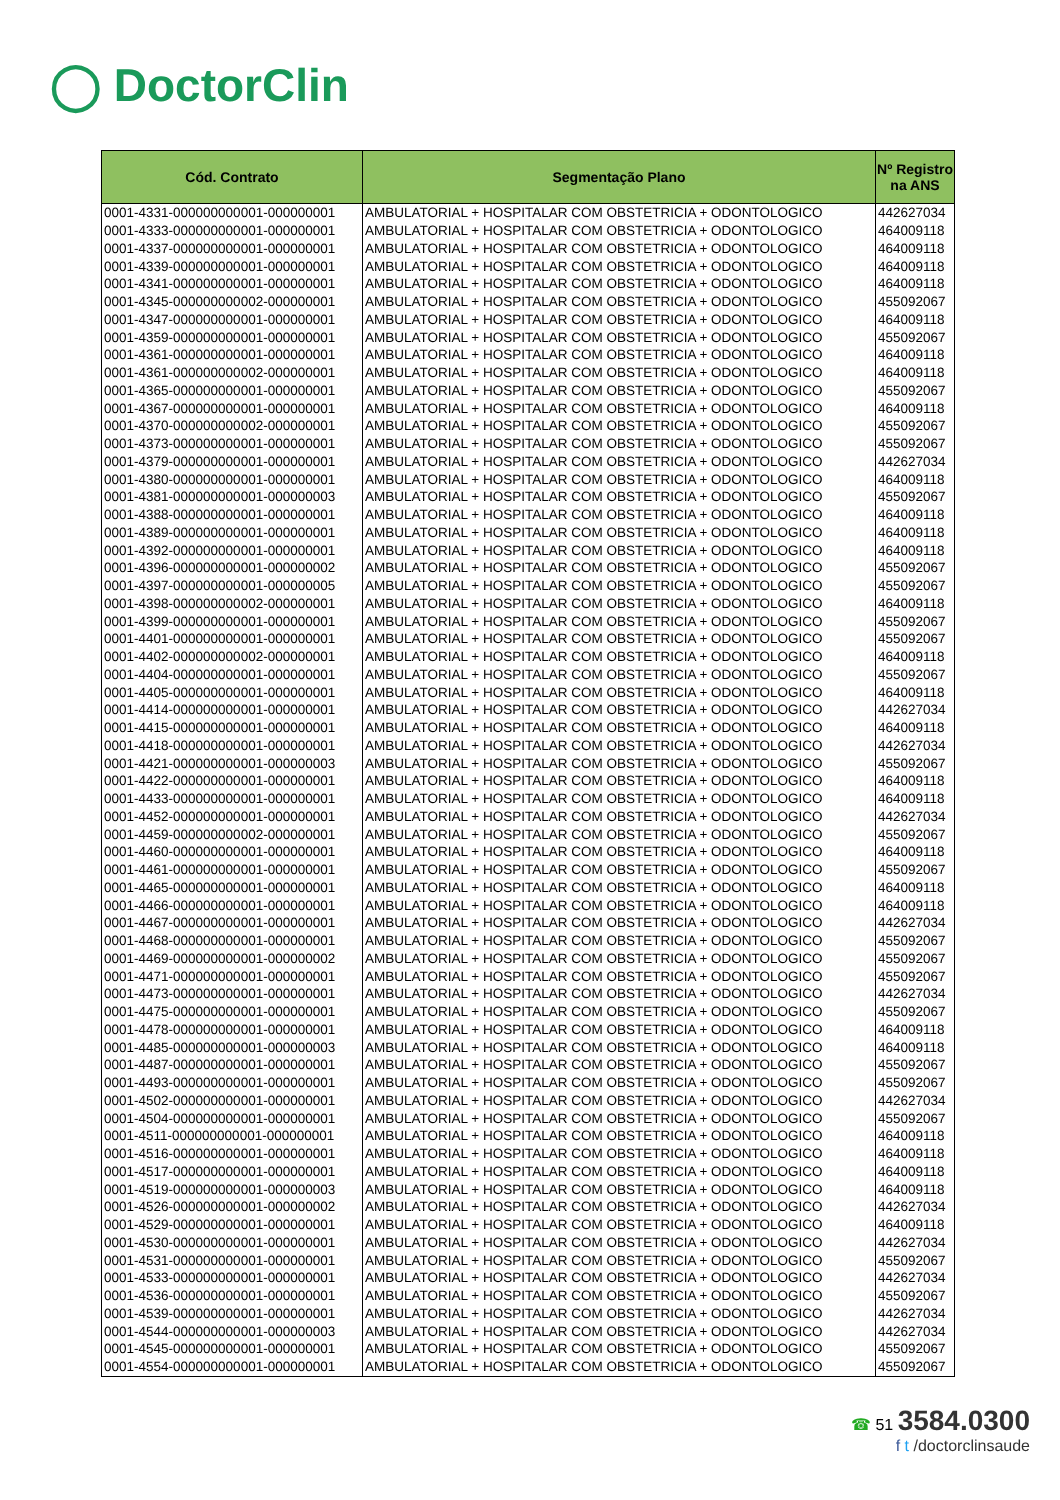◯ DoctorClin
| Cód. Contrato | Segmentação Plano | Nº Registro na ANS |
| --- | --- | --- |
| 0001-4331-000000000001-000000001 | AMBULATORIAL + HOSPITALAR COM OBSTETRICIA + ODONTOLOGICO | 442627034 |
| 0001-4333-000000000001-000000001 | AMBULATORIAL + HOSPITALAR COM OBSTETRICIA + ODONTOLOGICO | 464009118 |
| 0001-4337-000000000001-000000001 | AMBULATORIAL + HOSPITALAR COM OBSTETRICIA + ODONTOLOGICO | 464009118 |
| 0001-4339-000000000001-000000001 | AMBULATORIAL + HOSPITALAR COM OBSTETRICIA + ODONTOLOGICO | 464009118 |
| 0001-4341-000000000001-000000001 | AMBULATORIAL + HOSPITALAR COM OBSTETRICIA + ODONTOLOGICO | 464009118 |
| 0001-4345-000000000002-000000001 | AMBULATORIAL + HOSPITALAR COM OBSTETRICIA + ODONTOLOGICO | 455092067 |
| 0001-4347-000000000001-000000001 | AMBULATORIAL + HOSPITALAR COM OBSTETRICIA + ODONTOLOGICO | 464009118 |
| 0001-4359-000000000001-000000001 | AMBULATORIAL + HOSPITALAR COM OBSTETRICIA + ODONTOLOGICO | 455092067 |
| 0001-4361-000000000001-000000001 | AMBULATORIAL + HOSPITALAR COM OBSTETRICIA + ODONTOLOGICO | 464009118 |
| 0001-4361-000000000002-000000001 | AMBULATORIAL + HOSPITALAR COM OBSTETRICIA + ODONTOLOGICO | 464009118 |
| 0001-4365-000000000001-000000001 | AMBULATORIAL + HOSPITALAR COM OBSTETRICIA + ODONTOLOGICO | 455092067 |
| 0001-4367-000000000001-000000001 | AMBULATORIAL + HOSPITALAR COM OBSTETRICIA + ODONTOLOGICO | 464009118 |
| 0001-4370-000000000002-000000001 | AMBULATORIAL + HOSPITALAR COM OBSTETRICIA + ODONTOLOGICO | 455092067 |
| 0001-4373-000000000001-000000001 | AMBULATORIAL + HOSPITALAR COM OBSTETRICIA + ODONTOLOGICO | 455092067 |
| 0001-4379-000000000001-000000001 | AMBULATORIAL + HOSPITALAR COM OBSTETRICIA + ODONTOLOGICO | 442627034 |
| 0001-4380-000000000001-000000001 | AMBULATORIAL + HOSPITALAR COM OBSTETRICIA + ODONTOLOGICO | 464009118 |
| 0001-4381-000000000001-000000003 | AMBULATORIAL + HOSPITALAR COM OBSTETRICIA + ODONTOLOGICO | 455092067 |
| 0001-4388-000000000001-000000001 | AMBULATORIAL + HOSPITALAR COM OBSTETRICIA + ODONTOLOGICO | 464009118 |
| 0001-4389-000000000001-000000001 | AMBULATORIAL + HOSPITALAR COM OBSTETRICIA + ODONTOLOGICO | 464009118 |
| 0001-4392-000000000001-000000001 | AMBULATORIAL + HOSPITALAR COM OBSTETRICIA + ODONTOLOGICO | 464009118 |
| 0001-4396-000000000001-000000002 | AMBULATORIAL + HOSPITALAR COM OBSTETRICIA + ODONTOLOGICO | 455092067 |
| 0001-4397-000000000001-000000005 | AMBULATORIAL + HOSPITALAR COM OBSTETRICIA + ODONTOLOGICO | 455092067 |
| 0001-4398-000000000002-000000001 | AMBULATORIAL + HOSPITALAR COM OBSTETRICIA + ODONTOLOGICO | 464009118 |
| 0001-4399-000000000001-000000001 | AMBULATORIAL + HOSPITALAR COM OBSTETRICIA + ODONTOLOGICO | 455092067 |
| 0001-4401-000000000001-000000001 | AMBULATORIAL + HOSPITALAR COM OBSTETRICIA + ODONTOLOGICO | 455092067 |
| 0001-4402-000000000002-000000001 | AMBULATORIAL + HOSPITALAR COM OBSTETRICIA + ODONTOLOGICO | 464009118 |
| 0001-4404-000000000001-000000001 | AMBULATORIAL + HOSPITALAR COM OBSTETRICIA + ODONTOLOGICO | 455092067 |
| 0001-4405-000000000001-000000001 | AMBULATORIAL + HOSPITALAR COM OBSTETRICIA + ODONTOLOGICO | 464009118 |
| 0001-4414-000000000001-000000001 | AMBULATORIAL + HOSPITALAR COM OBSTETRICIA + ODONTOLOGICO | 442627034 |
| 0001-4415-000000000001-000000001 | AMBULATORIAL + HOSPITALAR COM OBSTETRICIA + ODONTOLOGICO | 464009118 |
| 0001-4418-000000000001-000000001 | AMBULATORIAL + HOSPITALAR COM OBSTETRICIA + ODONTOLOGICO | 442627034 |
| 0001-4421-000000000001-000000003 | AMBULATORIAL + HOSPITALAR COM OBSTETRICIA + ODONTOLOGICO | 455092067 |
| 0001-4422-000000000001-000000001 | AMBULATORIAL + HOSPITALAR COM OBSTETRICIA + ODONTOLOGICO | 464009118 |
| 0001-4433-000000000001-000000001 | AMBULATORIAL + HOSPITALAR COM OBSTETRICIA + ODONTOLOGICO | 464009118 |
| 0001-4452-000000000001-000000001 | AMBULATORIAL + HOSPITALAR COM OBSTETRICIA + ODONTOLOGICO | 442627034 |
| 0001-4459-000000000002-000000001 | AMBULATORIAL + HOSPITALAR COM OBSTETRICIA + ODONTOLOGICO | 455092067 |
| 0001-4460-000000000001-000000001 | AMBULATORIAL + HOSPITALAR COM OBSTETRICIA + ODONTOLOGICO | 464009118 |
| 0001-4461-000000000001-000000001 | AMBULATORIAL + HOSPITALAR COM OBSTETRICIA + ODONTOLOGICO | 455092067 |
| 0001-4465-000000000001-000000001 | AMBULATORIAL + HOSPITALAR COM OBSTETRICIA + ODONTOLOGICO | 464009118 |
| 0001-4466-000000000001-000000001 | AMBULATORIAL + HOSPITALAR COM OBSTETRICIA + ODONTOLOGICO | 464009118 |
| 0001-4467-000000000001-000000001 | AMBULATORIAL + HOSPITALAR COM OBSTETRICIA + ODONTOLOGICO | 442627034 |
| 0001-4468-000000000001-000000001 | AMBULATORIAL + HOSPITALAR COM OBSTETRICIA + ODONTOLOGICO | 455092067 |
| 0001-4469-000000000001-000000002 | AMBULATORIAL + HOSPITALAR COM OBSTETRICIA + ODONTOLOGICO | 455092067 |
| 0001-4471-000000000001-000000001 | AMBULATORIAL + HOSPITALAR COM OBSTETRICIA + ODONTOLOGICO | 455092067 |
| 0001-4473-000000000001-000000001 | AMBULATORIAL + HOSPITALAR COM OBSTETRICIA + ODONTOLOGICO | 442627034 |
| 0001-4475-000000000001-000000001 | AMBULATORIAL + HOSPITALAR COM OBSTETRICIA + ODONTOLOGICO | 455092067 |
| 0001-4478-000000000001-000000001 | AMBULATORIAL + HOSPITALAR COM OBSTETRICIA + ODONTOLOGICO | 464009118 |
| 0001-4485-000000000001-000000003 | AMBULATORIAL + HOSPITALAR COM OBSTETRICIA + ODONTOLOGICO | 464009118 |
| 0001-4487-000000000001-000000001 | AMBULATORIAL + HOSPITALAR COM OBSTETRICIA + ODONTOLOGICO | 455092067 |
| 0001-4493-000000000001-000000001 | AMBULATORIAL + HOSPITALAR COM OBSTETRICIA + ODONTOLOGICO | 455092067 |
| 0001-4502-000000000001-000000001 | AMBULATORIAL + HOSPITALAR COM OBSTETRICIA + ODONTOLOGICO | 442627034 |
| 0001-4504-000000000001-000000001 | AMBULATORIAL + HOSPITALAR COM OBSTETRICIA + ODONTOLOGICO | 455092067 |
| 0001-4511-000000000001-000000001 | AMBULATORIAL + HOSPITALAR COM OBSTETRICIA + ODONTOLOGICO | 464009118 |
| 0001-4516-000000000001-000000001 | AMBULATORIAL + HOSPITALAR COM OBSTETRICIA + ODONTOLOGICO | 464009118 |
| 0001-4517-000000000001-000000001 | AMBULATORIAL + HOSPITALAR COM OBSTETRICIA + ODONTOLOGICO | 464009118 |
| 0001-4519-000000000001-000000003 | AMBULATORIAL + HOSPITALAR COM OBSTETRICIA + ODONTOLOGICO | 464009118 |
| 0001-4526-000000000001-000000002 | AMBULATORIAL + HOSPITALAR COM OBSTETRICIA + ODONTOLOGICO | 442627034 |
| 0001-4529-000000000001-000000001 | AMBULATORIAL + HOSPITALAR COM OBSTETRICIA + ODONTOLOGICO | 464009118 |
| 0001-4530-000000000001-000000001 | AMBULATORIAL + HOSPITALAR COM OBSTETRICIA + ODONTOLOGICO | 442627034 |
| 0001-4531-000000000001-000000001 | AMBULATORIAL + HOSPITALAR COM OBSTETRICIA + ODONTOLOGICO | 455092067 |
| 0001-4533-000000000001-000000001 | AMBULATORIAL + HOSPITALAR COM OBSTETRICIA + ODONTOLOGICO | 442627034 |
| 0001-4536-000000000001-000000001 | AMBULATORIAL + HOSPITALAR COM OBSTETRICIA + ODONTOLOGICO | 455092067 |
| 0001-4539-000000000001-000000001 | AMBULATORIAL + HOSPITALAR COM OBSTETRICIA + ODONTOLOGICO | 442627034 |
| 0001-4544-000000000001-000000003 | AMBULATORIAL + HOSPITALAR COM OBSTETRICIA + ODONTOLOGICO | 442627034 |
| 0001-4545-000000000001-000000001 | AMBULATORIAL + HOSPITALAR COM OBSTETRICIA + ODONTOLOGICO | 455092067 |
| 0001-4554-000000000001-000000001 | AMBULATORIAL + HOSPITALAR COM OBSTETRICIA + ODONTOLOGICO | 455092067 |
☎ 51 3584.0300
f t /doctorclinsaude